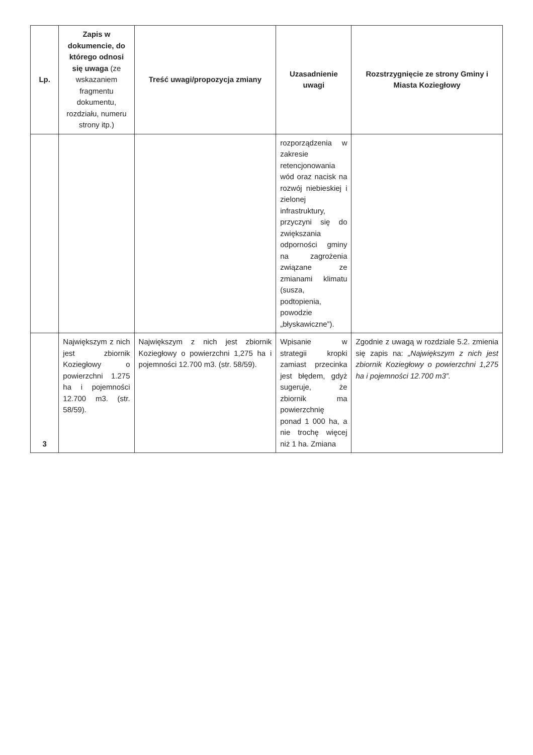| Lp. | Zapis w dokumencie, do którego odnosi się uwaga (ze wskazaniem fragmentu dokumentu, rozdziału, numeru strony itp.) | Treść uwagi/propozycja zmiany | Uzasadnienie uwagi | Rozstrzygnięcie ze strony Gminy i Miasta Koziegłowy |
| --- | --- | --- | --- | --- |
| | | | rozporządzenia w zakresie retencjonowania wód oraz nacisk na rozwój niebieskiej i zielonej infrastruktury, przyczyni się do zwiększania odporności gminy na zagrożenia związane ze zmianami klimatu (susza, podtopienia, powodzie „błyskawiczne”). | |
| 3 | Największym z nich jest zbiornik Koziegłowy o powierzchni 1.275 ha i pojemności 12.700 m3. (str. 58/59). | Największym z nich jest zbiornik Koziegłowy o powierzchni 1,275 ha i pojemności 12.700 m3. (str. 58/59). | Wpisanie w strategii kropki zamiast przecinka jest błędem, gdyż sugeruje, że zbiornik ma powierzchnię ponad 1 000 ha, a nie trochę więcej niż 1 ha. Zmiana | Zgodnie z uwagą w rozdziale 5.2. zmienia się zapis na: „Największym z nich jest zbiornik Koziegłowy o powierzchni 1,275 ha i pojemności 12.700 m3”. |